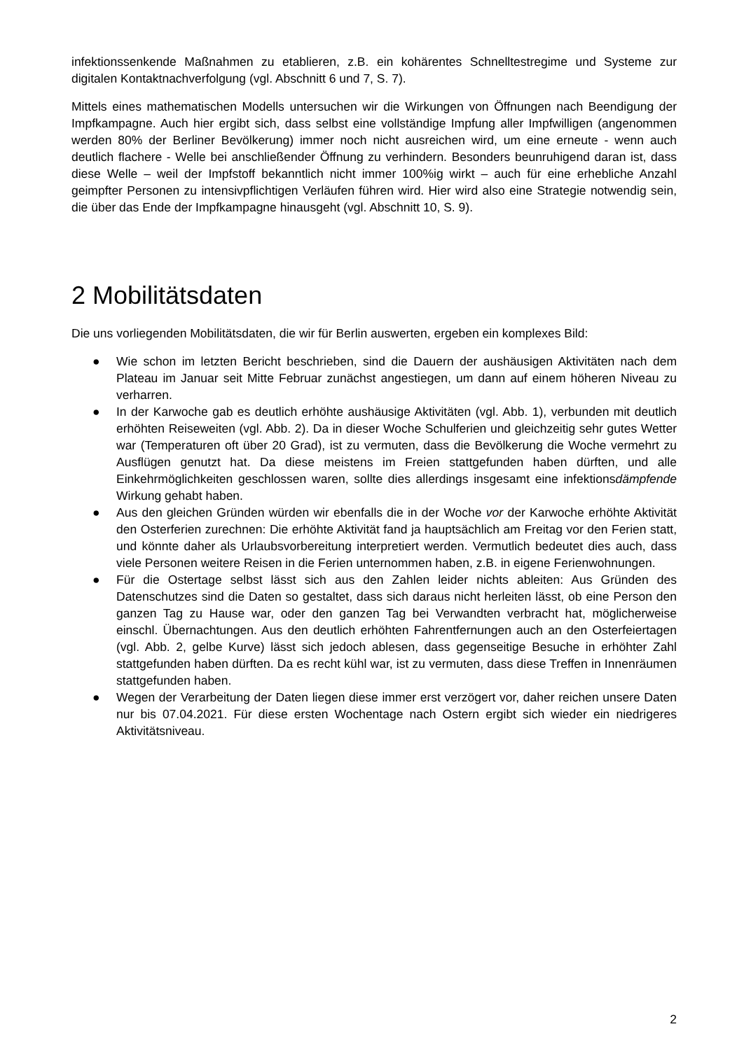infektionssenkende Maßnahmen zu etablieren, z.B. ein kohärentes Schnelltestregime und Systeme zur digitalen Kontaktnachverfolgung (vgl. Abschnitt 6 und 7, S. 7).
Mittels eines mathematischen Modells untersuchen wir die Wirkungen von Öffnungen nach Beendigung der Impfkampagne. Auch hier ergibt sich, dass selbst eine vollständige Impfung aller Impfwilligen (angenommen werden 80% der Berliner Bevölkerung) immer noch nicht ausreichen wird, um eine erneute - wenn auch deutlich flachere - Welle bei anschließender Öffnung zu verhindern. Besonders beunruhigend daran ist, dass diese Welle – weil der Impfstoff bekanntlich nicht immer 100%ig wirkt – auch für eine erhebliche Anzahl geimpfter Personen zu intensivpflichtigen Verläufen führen wird. Hier wird also eine Strategie notwendig sein, die über das Ende der Impfkampagne hinausgeht (vgl. Abschnitt 10, S. 9).
2 Mobilitätsdaten
Die uns vorliegenden Mobilitätsdaten, die wir für Berlin auswerten, ergeben ein komplexes Bild:
● Wie schon im letzten Bericht beschrieben, sind die Dauern der aushäusigen Aktivitäten nach dem Plateau im Januar seit Mitte Februar zunächst angestiegen, um dann auf einem höheren Niveau zu verharren.
● In der Karwoche gab es deutlich erhöhte aushäusige Aktivitäten (vgl. Abb. 1), verbunden mit deutlich erhöhten Reiseweiten (vgl. Abb. 2). Da in dieser Woche Schulferien und gleichzeitig sehr gutes Wetter war (Temperaturen oft über 20 Grad), ist zu vermuten, dass die Bevölkerung die Woche vermehrt zu Ausflügen genutzt hat. Da diese meistens im Freien stattgefunden haben dürften, und alle Einkehrmöglichkeiten geschlossen waren, sollte dies allerdings insgesamt eine infektionsdämpfende Wirkung gehabt haben.
● Aus den gleichen Gründen würden wir ebenfalls die in der Woche vor der Karwoche erhöhte Aktivität den Osterferien zurechnen: Die erhöhte Aktivität fand ja hauptsächlich am Freitag vor den Ferien statt, und könnte daher als Urlaubsvorbereitung interpretiert werden. Vermutlich bedeutet dies auch, dass viele Personen weitere Reisen in die Ferien unternommen haben, z.B. in eigene Ferienwohnungen.
● Für die Ostertage selbst lässt sich aus den Zahlen leider nichts ableiten: Aus Gründen des Datenschutzes sind die Daten so gestaltet, dass sich daraus nicht herleiten lässt, ob eine Person den ganzen Tag zu Hause war, oder den ganzen Tag bei Verwandten verbracht hat, möglicherweise einschl. Übernachtungen. Aus den deutlich erhöhten Fahrentfernungen auch an den Osterfeiertagen (vgl. Abb. 2, gelbe Kurve) lässt sich jedoch ablesen, dass gegenseitige Besuche in erhöhter Zahl stattgefunden haben dürften. Da es recht kühl war, ist zu vermuten, dass diese Treffen in Innenräumen stattgefunden haben.
● Wegen der Verarbeitung der Daten liegen diese immer erst verzögert vor, daher reichen unsere Daten nur bis 07.04.2021. Für diese ersten Wochentage nach Ostern ergibt sich wieder ein niedrigeres Aktivitätsniveau.
2